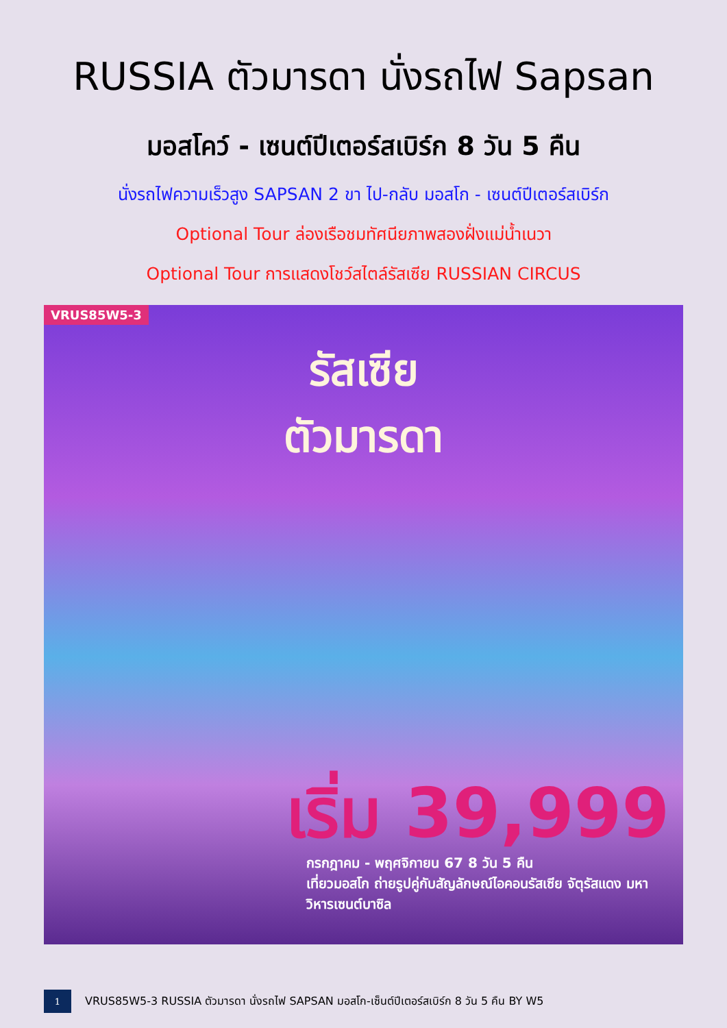RUSSIA ตัวมารดา นั่งรถไฟ Sapsan
มอสโคว์ - เซนต์ปีเตอร์สเบิร์ก 8 วัน 5 คืน
นั่งรถไฟความเร็วสูง SAPSAN 2 ขา ไป-กลับ มอสโก - เซนต์ปีเตอร์สเบิร์ก
Optional Tour ล่องเรือชมทัศนียภาพสองฝั่งแม่น้ำเนวา
Optional Tour การแสดงโชว์สไตล์รัสเซีย RUSSIAN CIRCUS
VRUS85W5-3
รัสเซีย
ตัวมารดา
เริ่ม 39,999
กรกฎาคม - พฤศจิกายน 67 8 วัน 5 คืน
เที่ยวมอสโก ถ่ายรูปคู่กับสัญลักษณ์ไอคอนรัสเซีย จัตุรัสแดง มหาวิหารเซนต์บาซิล
1
VRUS85W5-3 RUSSIA ตัวมารดา นั่งรถไฟ SAPSAN มอสโก-เซ็นต์ปีเตอร์สเบิร์ก 8 วัน 5 คืน BY W5